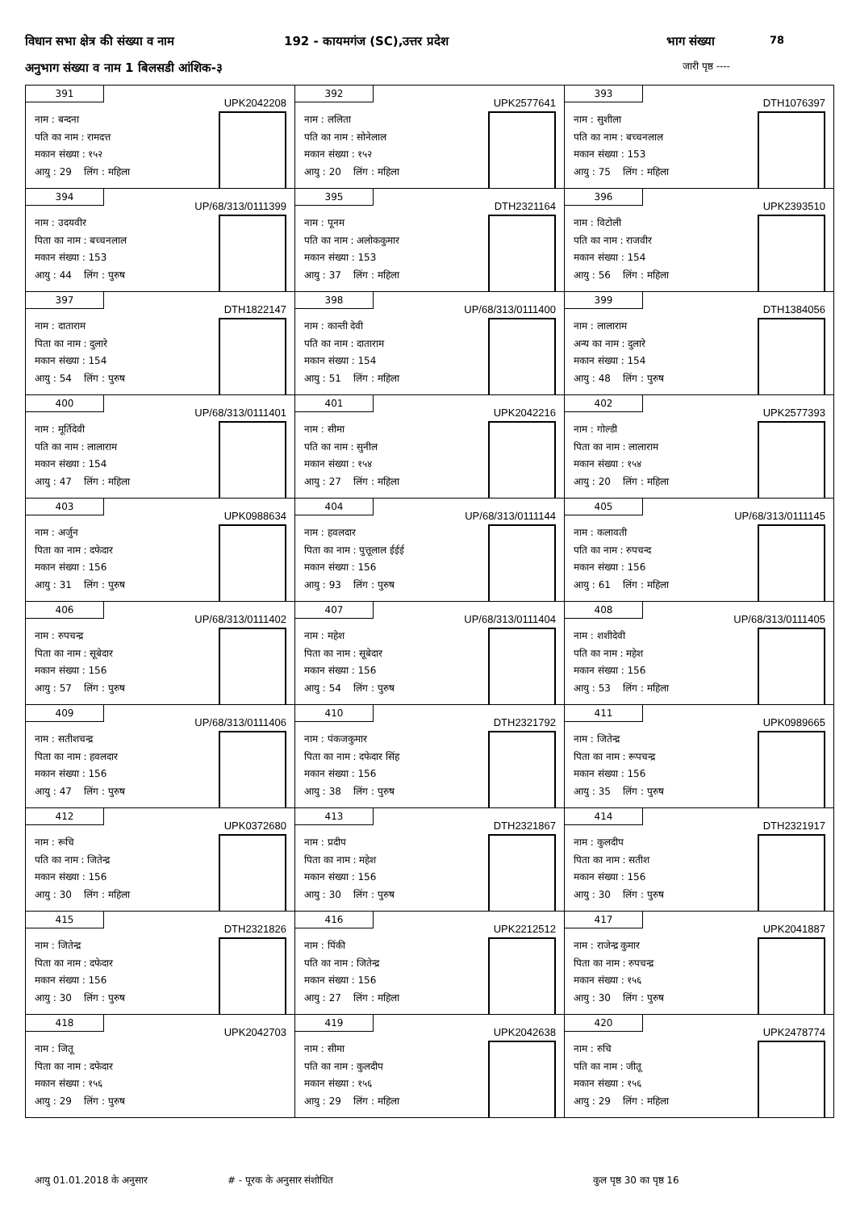विधान सभा क्षेत्र की संख्या व नाम
192 - कायमगंज (SC),उत्तर प्रदेश
भाग संख्या 78
अनुभाग संख्या व नाम 1 बिलसडी आंशिक-३
जारी पृष्ठ ----
391
UPK2042208
नाम : बन्दना
पति का नाम : रामदत्त
मकान संख्या : १५२
आयु : 29 लिंग : महिला
392
UPK2577641
नाम : ललिता
पति का नाम : सोनेलाल
मकान संख्या : १५२
आयु : 20 लिंग : महिला
393
DTH1076397
नाम : सुशीला
पति का नाम : बच्चनलाल
मकान संख्या : 153
आयु : 75 लिंग : महिला
394
UP/68/313/0111399
नाम : उदयवीर
पिता का नाम : बच्चनलाल
मकान संख्या : 153
आयु : 44 लिंग : पुरुष
395
DTH2321164
नाम : पूनम
पति का नाम : अलोककुमार
मकान संख्या : 153
आयु : 37 लिंग : महिला
396
UPK2393510
नाम : विटोली
पति का नाम : राजवीर
मकान संख्या : 154
आयु : 56 लिंग : महिला
397
DTH1822147
नाम : दाताराम
पिता का नाम : दुलारे
मकान संख्या : 154
आयु : 54 लिंग : पुरुष
398
UP/68/313/0111400
नाम : कान्ती देवी
पति का नाम : दाताराम
मकान संख्या : 154
आयु : 51 लिंग : महिला
399
DTH1384056
नाम : लालाराम
अन्य का नाम : दुलारे
मकान संख्या : 154
आयु : 48 लिंग : पुरुष
400
UP/68/313/0111401
नाम : मूर्तिदेवी
पति का नाम : लालाराम
मकान संख्या : 154
आयु : 47 लिंग : महिला
401
UPK2042216
नाम : सीमा
पति का नाम : सुनील
मकान संख्या : १५४
आयु : 27 लिंग : महिला
402
UPK2577393
नाम : गोल्डी
पिता का नाम : लालाराम
मकान संख्या : १५४
आयु : 20 लिंग : महिला
403
UPK0988634
नाम : अर्जुन
पिता का नाम : दफेदार
मकान संख्या : 156
आयु : 31 लिंग : पुरुष
404
UP/68/313/0111144
नाम : हवलदार
पिता का नाम : पुत्तूलाल ईईई
मकान संख्या : 156
आयु : 93 लिंग : पुरुष
405
UP/68/313/0111145
नाम : कलावती
पति का नाम : रुपचन्द
मकान संख्या : 156
आयु : 61 लिंग : महिला
406
UP/68/313/0111402
नाम : रुपचन्द्र
पिता का नाम : सूबेदार
मकान संख्या : 156
आयु : 57 लिंग : पुरुष
407
UP/68/313/0111404
नाम : महेश
पिता का नाम : सूबेदार
मकान संख्या : 156
आयु : 54 लिंग : पुरुष
408
UP/68/313/0111405
नाम : शशीदेवी
पति का नाम : महेश
मकान संख्या : 156
आयु : 53 लिंग : महिला
409
UP/68/313/0111406
नाम : सतीशचन्द्र
पिता का नाम : हवलदार
मकान संख्या : 156
आयु : 47 लिंग : पुरुष
410
DTH2321792
नाम : पंकजकुमार
पिता का नाम : दफेदार सिंह
मकान संख्या : 156
आयु : 38 लिंग : पुरुष
411
UPK0989665
नाम : जितेन्द्र
पिता का नाम : रूपचन्द्र
मकान संख्या : 156
आयु : 35 लिंग : पुरुष
412
UPK0372680
नाम : रूचि
पति का नाम : जितेन्द्र
मकान संख्या : 156
आयु : 30 लिंग : महिला
413
DTH2321867
नाम : प्रदीप
पिता का नाम : महेश
मकान संख्या : 156
आयु : 30 लिंग : पुरुष
414
DTH2321917
नाम : कुलदीप
पिता का नाम : सतीश
मकान संख्या : 156
आयु : 30 लिंग : पुरुष
415
DTH2321826
नाम : जितेन्द्र
पिता का नाम : दफेदार
मकान संख्या : 156
आयु : 30 लिंग : पुरुष
416
UPK2212512
नाम : पिंकी
पति का नाम : जितेन्द्र
मकान संख्या : 156
आयु : 27 लिंग : महिला
417
UPK2041887
नाम : राजेन्द्र कुमार
पिता का नाम : रुपचन्द्र
मकान संख्या : १५६
आयु : 30 लिंग : पुरुष
418
UPK2042703
नाम : जितू
पिता का नाम : दफेदार
मकान संख्या : १५६
आयु : 29 लिंग : पुरुष
419
UPK2042638
नाम : सीमा
पति का नाम : कुलदीप
मकान संख्या : १५६
आयु : 29 लिंग : महिला
420
UPK2478774
नाम : रुचि
पति का नाम : जीतू
मकान संख्या : १५६
आयु : 29 लिंग : महिला
आयु 01.01.2018 के अनुसार # - पूरक के अनुसार संशोधित कुल पृष्ठ 30 का पृष्ठ 16